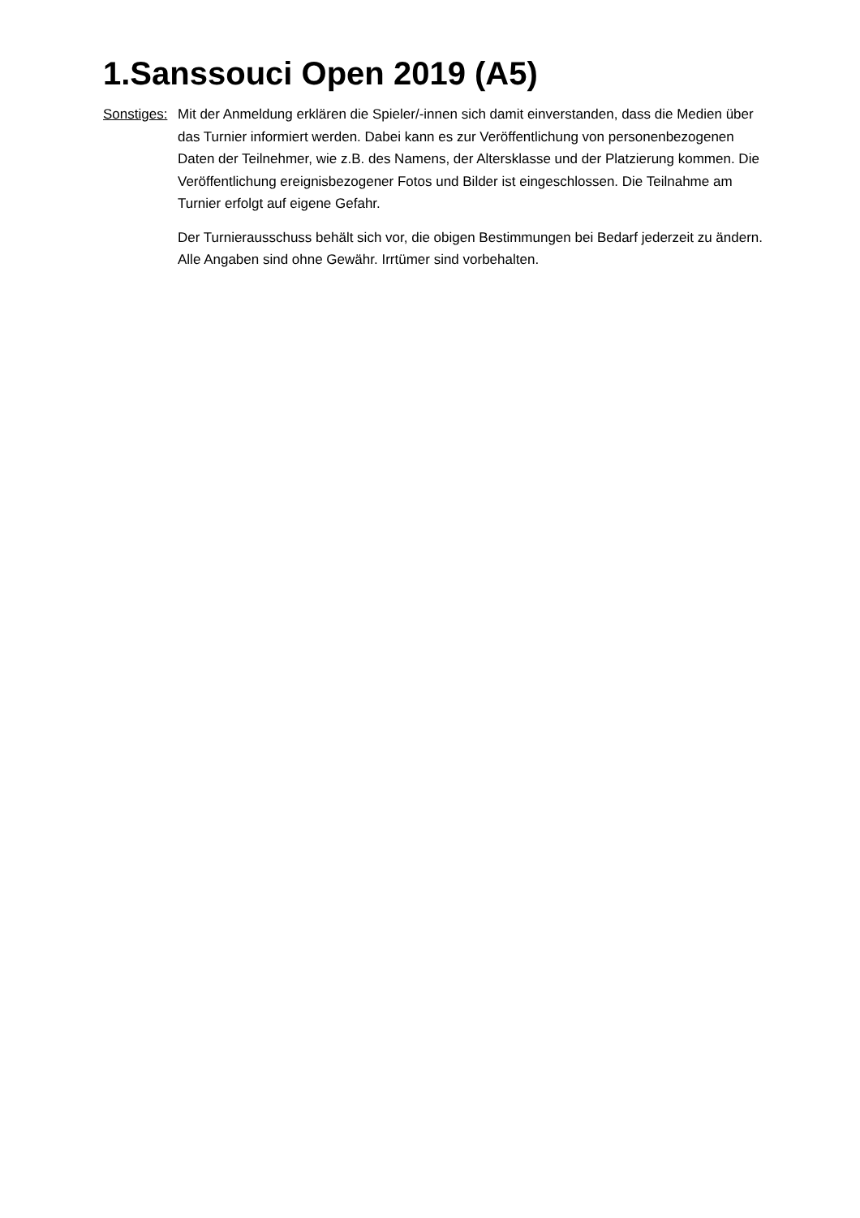1.Sanssouci Open 2019 (A5)
Sonstiges:
Mit der Anmeldung erklären die Spieler/-innen sich damit einverstanden, dass die Medien über das Turnier informiert werden. Dabei kann es zur Veröffentlichung von personenbezogenen Daten der Teilnehmer, wie z.B. des Namens, der Altersklasse und der Platzierung kommen. Die Veröffentlichung ereignisbezogener Fotos und Bilder ist eingeschlossen. Die Teilnahme am Turnier erfolgt auf eigene Gefahr.
Der Turnierausschuss behält sich vor, die obigen Bestimmungen bei Bedarf jederzeit zu ändern. Alle Angaben sind ohne Gewähr. Irrtümer sind vorbehalten.